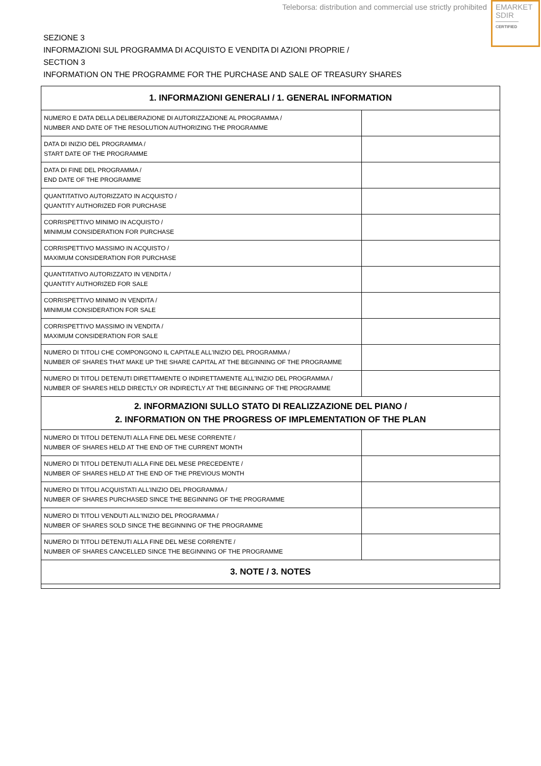Teleborsa: distribution and commercial use strictly prohibited
EMARKET
SDIR
CERTIFIED
SEZIONE 3
INFORMAZIONI SUL PROGRAMMA DI ACQUISTO E VENDITA DI AZIONI PROPRIE /
SECTION 3
INFORMATION ON THE PROGRAMME FOR THE PURCHASE AND SALE OF TREASURY SHARES
| 1. INFORMAZIONI GENERALI / 1. GENERAL INFORMATION | |
| --- | --- |
| NUMERO E DATA DELLA DELIBERAZIONE DI AUTORIZZAZIONE AL PROGRAMMA / NUMBER AND DATE OF THE RESOLUTION AUTHORIZING THE PROGRAMME | |
| DATA DI INIZIO DEL PROGRAMMA / START DATE OF THE PROGRAMME | |
| DATA DI FINE DEL PROGRAMMA / END DATE OF THE PROGRAMME | |
| QUANTITATIVO AUTORIZZATO IN ACQUISTO / QUANTITY AUTHORIZED FOR PURCHASE | |
| CORRISPETTIVO MINIMO IN ACQUISTO / MINIMUM CONSIDERATION FOR PURCHASE | |
| CORRISPETTIVO MASSIMO IN ACQUISTO / MAXIMUM CONSIDERATION FOR PURCHASE | |
| QUANTITATIVO AUTORIZZATO IN VENDITA / QUANTITY AUTHORIZED FOR SALE | |
| CORRISPETTIVO MINIMO IN VENDITA / MINIMUM CONSIDERATION FOR SALE | |
| CORRISPETTIVO MASSIMO IN VENDITA / MAXIMUM CONSIDERATION FOR SALE | |
| NUMERO DI TITOLI CHE COMPONGONO IL CAPITALE ALL'INIZIO DEL PROGRAMMA / NUMBER OF SHARES THAT MAKE UP THE SHARE CAPITAL AT THE BEGINNING OF THE PROGRAMME | |
| NUMERO DI TITOLI DETENUTI DIRETTAMENTE O INDIRETTAMENTE ALL'INIZIO DEL PROGRAMMA / NUMBER OF SHARES HELD DIRECTLY OR INDIRECTLY AT THE BEGINNING OF THE PROGRAMME | |
| 2. INFORMAZIONI SULLO STATO DI REALIZZAZIONE DEL PIANO / 2. INFORMATION ON THE PROGRESS OF IMPLEMENTATION OF THE PLAN | |
| NUMERO DI TITOLI DETENUTI ALLA FINE DEL MESE CORRENTE / NUMBER OF SHARES HELD AT THE END OF THE CURRENT MONTH | |
| NUMERO DI TITOLI DETENUTI ALLA FINE DEL MESE PRECEDENTE / NUMBER OF SHARES HELD AT THE END OF THE PREVIOUS MONTH | |
| NUMERO DI TITOLI ACQUISTATI ALL'INIZIO DEL PROGRAMMA / NUMBER OF SHARES PURCHASED SINCE THE BEGINNING OF THE PROGRAMME | |
| NUMERO DI TITOLI VENDUTI ALL'INIZIO DEL PROGRAMMA / NUMBER OF SHARES SOLD SINCE THE BEGINNING OF THE PROGRAMME | |
| NUMERO DI TITOLI DETENUTI ALLA FINE DEL MESE CORRENTE / NUMBER OF SHARES CANCELLED SINCE THE BEGINNING OF THE PROGRAMME | |
| 3. NOTE / 3. NOTES | |